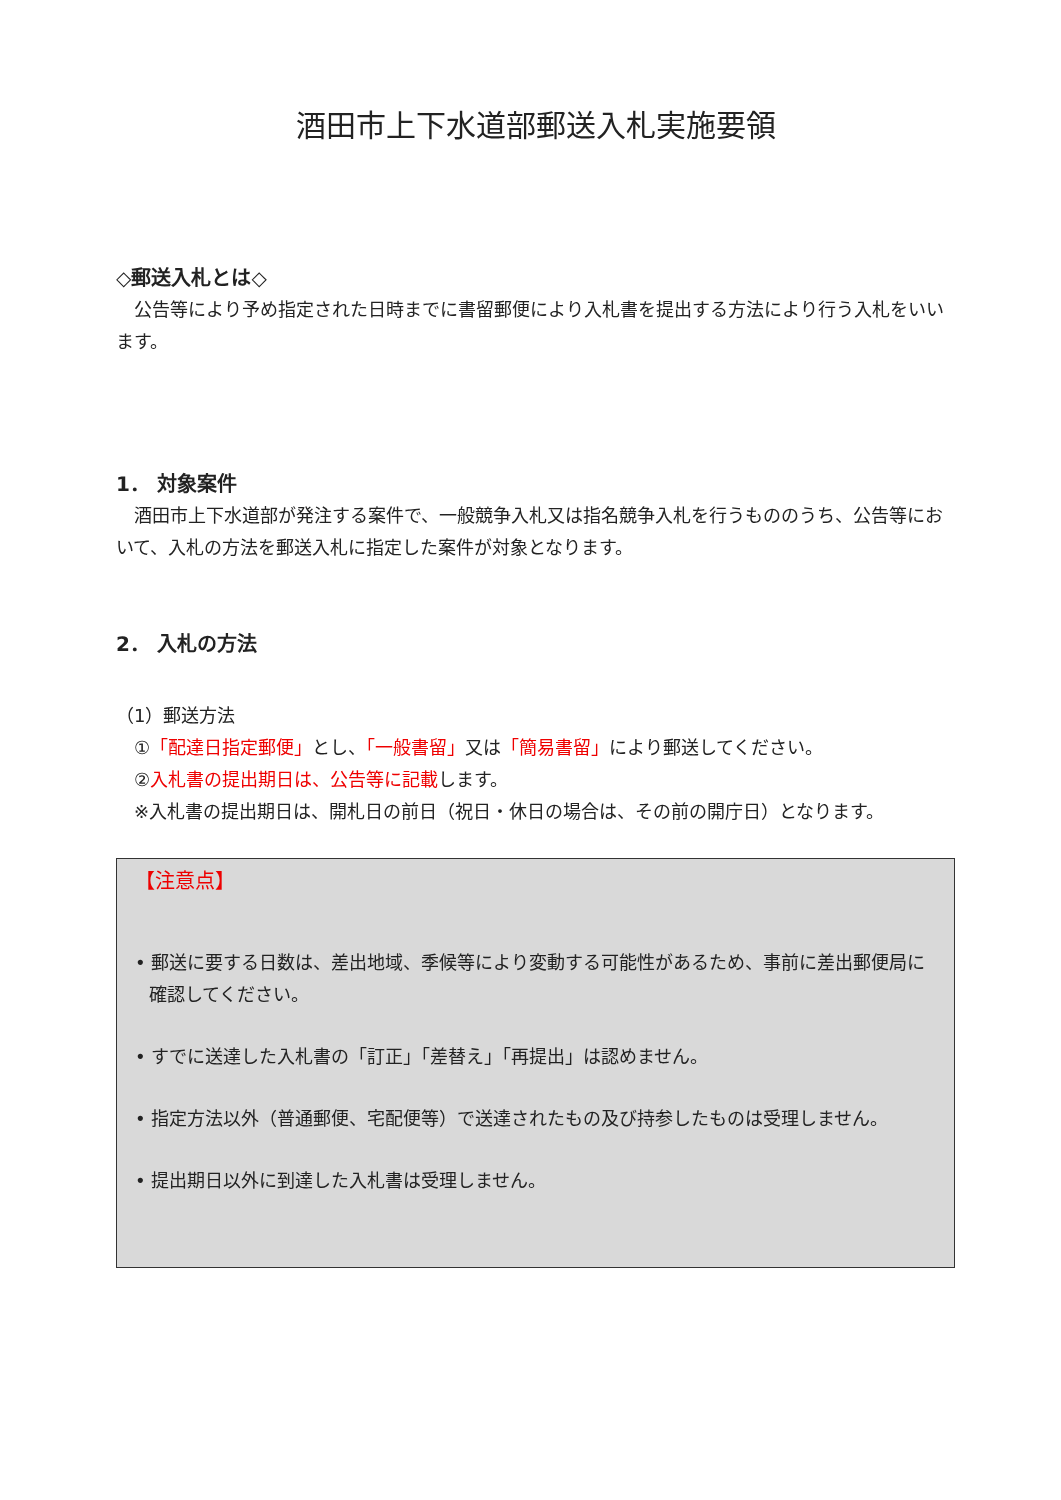酒田市上下水道部郵送入札実施要領
◇郵送入札とは◇
　公告等により予め指定された日時までに書留郵便により入札書を提出する方法により行う入札をいいます。
1． 対象案件
　酒田市上下水道部が発注する案件で、一般競争入札又は指名競争入札を行うもののうち、公告等において、入札の方法を郵送入札に指定した案件が対象となります。
2． 入札の方法
（1）郵送方法
　①「配達日指定郵便」とし、「一般書留」又は「簡易書留」により郵送してください。
　②入札書の提出期日は、公告等に記載します。
　※入札書の提出期日は、開札日の前日（祝日・休日の場合は、その前の開庁日）となります。
【注意点】
• 郵送に要する日数は、差出地域、季候等により変動する可能性があるため、事前に差出郵便局に確認してください。
• すでに送達した入札書の「訂正」「差替え」「再提出」は認めません。
• 指定方法以外（普通郵便、宅配便等）で送達されたもの及び持参したものは受理しません。
• 提出期日以外に到達した入札書は受理しません。